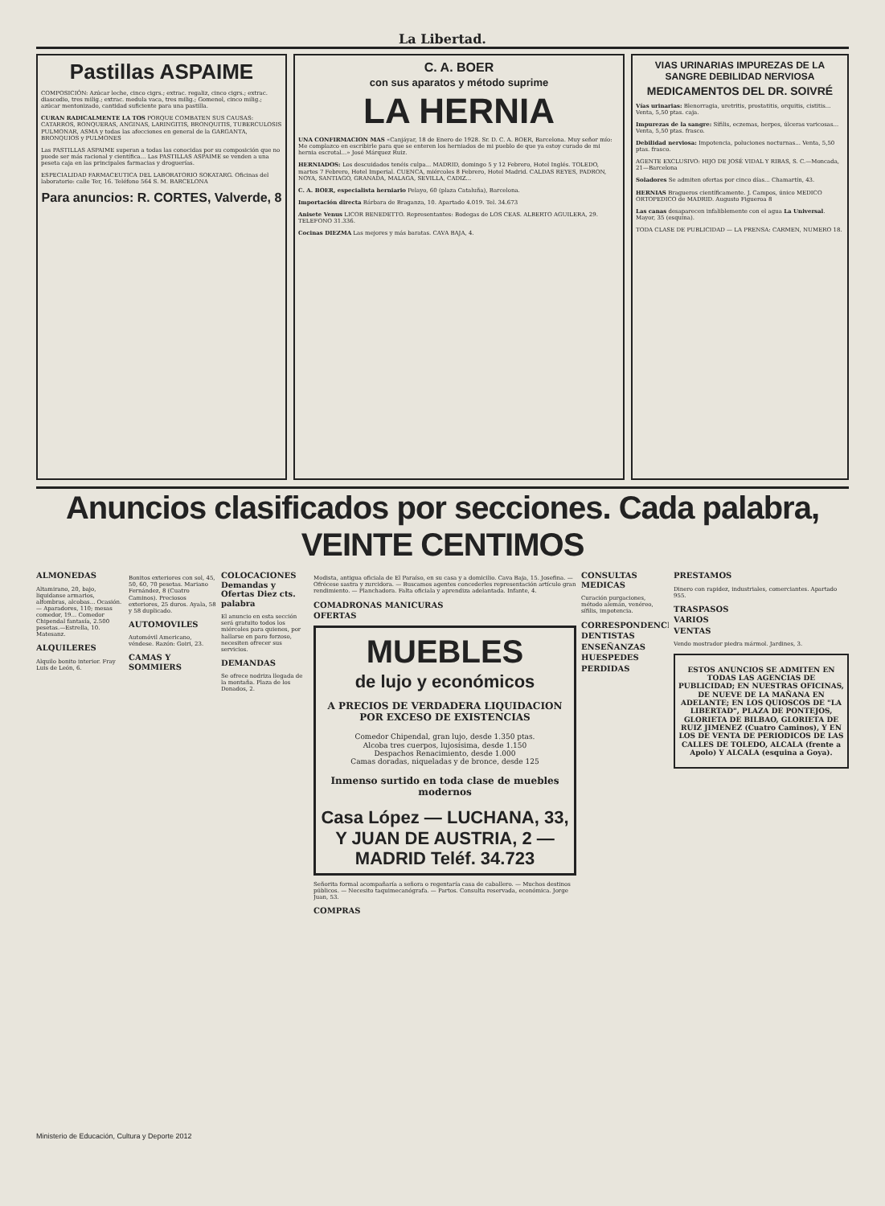La Libertad.
Pastillas ASPAIME
COMPOSICIÓN: Azúcar leche, cinco cigrs.; extrac. regaliz, cinco cigrs.; extrac. diascodio, tres milig.; extrac. medula vaca, tres milig.; Gomenol, cinco milig.; azúcar mentonizado, cantidad suficiente para una pastilla.
CURAN RADICALMENTE LA TOS PORQUE COMBATEN SUS CAUSAS: CATARROS, RONQUERAS, ANGINAS, LARINGITIS, BRONQUITIS, TUBERCULOSIS PULMONAR, ASMA y todas las afecciones en general de la GARGANTA, BRONQUIOS y PULMONES
Las PASTILLAS ASPAIME superan a todas las conocidas por su composición que no puede ser más racional y científica... Las PASTILLAS ASPAIME se venden a una peseta caja en las principales farmacias y droguerías.
ESPECIALIDAD FARMACEUTICA DEL LABORATORIO SOKATARG. Oficinas del laboratorio: calle Ter, 16. Teléfono 564 S. M. BARCELONA
Para anuncios: R. CORTES, Valverde, 8
C. A. BOER
con sus aparatos y método suprime
LA HERNIA
UNA CONFIRMACION MAS «Canjáyar, 18 de Enero de 1928. Sr. D. C. A. BOER, Barcelona. Muy señor mío: Me complazco en escribirle para que se enteren los herniados de mi pueblo de que ya estoy curado de mi hernia escrotal...» José Márquez Ruiz.
HERNIADOS: Los descuidados tenéis culpa... MADRID, domingo 5 y 12 Febrero, Hotel Inglés. TOLEDO, martes 7 Febrero, Hotel Imperial. CUENCA, miércoles 8 Febrero, Hotel Madrid. CALDAS REYES, PADRON, NOYA, SANTIAGO, GRANADA, MALAGA, SEVILLA, CADIZ...
C. A. BOER, especialista herniario Pelayo, 60 (plaza Cataluña), Barcelona.
Importación directa Bárbara de Braganza, 10. Apartado 4.019. Tel. 34.673
Anisete Venus LICOR BENEDETTO. Representantes: Bodegas de LOS CEAS. ALBERTO AGUILERA, 29. TELEFONO 31.336.
Cocinas DIEZMA Las mejores y más baratas. CAVA BAJA, 4.
VIAS URINARIAS IMPUREZAS DE LA SANGRE DEBILIDAD NERVIOSA
MEDICAMENTOS DEL DR. SOIVRÉ
Vías urinarias: Blenorragia, uretritis, prostatitis, orquitis, cistitis... Venta, 5,50 ptas. caja.
Impurezas de la sangre: Sífilis, eczemas, herpes, úlceras varicosas... Venta, 5,50 ptas. frasco.
Debilidad nerviosa: Impotencia, poluciones nocturnas... Venta, 5,50 ptas. frasco.
AGENTE EXCLUSIVO: HIJO DE JOSÉ VIDAL Y RIBAS, S. C.—Moncada, 21—Barcelona
Soladores Se admiten ofertas por cinco días... Chamartín, 43.
HERNIAS Bragueros científicamente. J. Campos, único MEDICO ORTOPEDICO de MADRID. Augusto Figueroa 8
Las canas desaparecen infaliblemente con el agua La Universal. Mayor, 35 (esquina).
TODA CLASE DE PUBLICIDAD — LA PRENSA: CARMEN, NUMERO 18.
Anuncios clasificados por secciones. Cada palabra, VEINTE CENTIMOS
ALMONEDAS
Altamirano, 20, bajo, liquidanse armarios, alfombras, alcobas... Ocasión. — Aparadores, 110; mesas comedor, 19... Comedor Chipendal fantasía, 2.500 pesetas.—Estrella, 10. Matesanz.
ALQUILERES
Alquilo bonito interior. Fray Luis de León, 6.
Bonitos exteriores con sol, 45, 50, 60, 70 pesetas. Mariano Fernández, 8 (Cuatro Caminos). Preciosos exteriores, 25 duros. Ayala, 58 y 58 duplicado.
AUTOMOVILES
Automóvil Americano, véndese. Razón: Goiri, 23.
CAMAS Y SOMMIERS
COLOCACIONES Demandas y Ofertas Diez cts. palabra
El anuncio en esta sección será gratuito todos los miércoles para quienes, por hallarse en paro forzoso, necesiten ofrecer sus servicios.
DEMANDAS
Se ofrece nodriza llegada de la montaña. Plaza de los Donados, 2.
Modista, antigua oficiala de El Paraíso, en su casa y a domicilio. Cava Baja, 15. Josefina. — Ofrécese sastra y zurcidora. — Buscamos agentes concederles representación artículo gran rendimiento. — Planchadora. Falta oficiala y aprendiza adelantada. Infante, 4.
COMADRONAS MANICURAS
OFERTAS
MUEBLES
de lujo y económicos
A PRECIOS DE VERDADERA LIQUIDACION POR EXCESO DE EXISTENCIAS
Comedor Chipendal, gran lujo, desde 1.350 ptas.
Alcoba tres cuerpos, lujosísima, desde 1.150
Despachos Renacimiento, desde 1.000
Camas doradas, niqueladas y de bronce, desde 125
Inmenso surtido en toda clase de muebles modernos
Casa López — LUCHANA, 33, Y JUAN DE AUSTRIA, 2 — MADRID Teléf. 34.723
Señorita formal acompañaría a señora o regentaría casa de caballero. — Muchos destinos públicos. — Necesito taquimecanógrafa. — Partos. Consulta reservada, económica. Jorge Juan, 53.
COMPRAS
CONSULTAS MEDICAS
Curación purgaciones, método alemán, venéreo, sífilis, impotencia.
CORRESPONDENCIA
DENTISTAS
ENSEÑANZAS
HUESPEDES
PERDIDAS
PRESTAMOS
Dinero con rapidez, industriales, comerciantes. Apartado 955.
TRASPASOS
VARIOS
VENTAS
Vendo mostrador piedra mármol. Jardines, 3.
ESTOS ANUNCIOS SE ADMITEN EN TODAS LAS AGENCIAS DE PUBLICIDAD; EN NUESTRAS OFICINAS, DE NUEVE DE LA MAÑANA EN ADELANTE; EN LOS QUIOSCOS DE "LA LIBERTAD", PLAZA DE PONTEJOS, GLORIETA DE BILBAO, GLORIETA DE RUIZ JIMENEZ (Cuatro Caminos), Y EN LOS DE VENTA DE PERIODICOS DE LAS CALLES DE TOLEDO, ALCALA (frente a Apolo) Y ALCALA (esquina a Goya).
Ministerio de Educación, Cultura y Deporte 2012